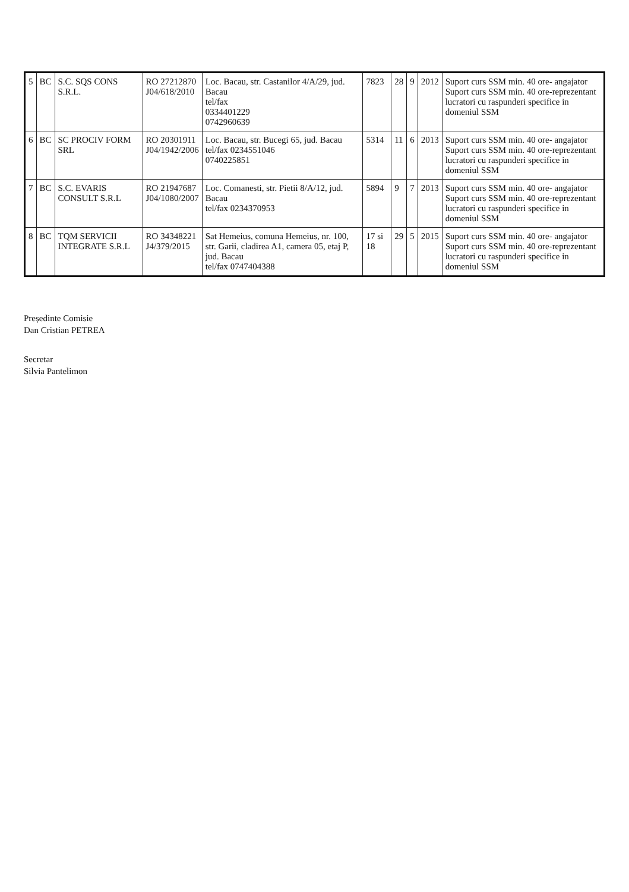| 5 | BC | S.C. SQS CONS S.R.L. | RO 27212870 J04/618/2010 | Loc. Bacau, str. Castanilor 4/A/29, jud. Bacau tel/fax 0334401229 0742960639 | 7823 | 28 | 9 | 2012 | Suport curs SSM min. 40 ore- angajator Suport curs SSM min. 40 ore-reprezentant lucratori cu raspunderi specifice in domeniul SSM |
| 6 | BC | SC PROCIV FORM SRL | RO 20301911 J04/1942/2006 | Loc. Bacau, str. Bucegi 65, jud. Bacau tel/fax 0234551046 0740225851 | 5314 | 11 | 6 | 2013 | Suport curs SSM min. 40 ore- angajator Suport curs SSM min. 40 ore-reprezentant lucratori cu raspunderi specifice in domeniul SSM |
| 7 | BC | S.C. EVARIS CONSULT S.R.L | RO 21947687 J04/1080/2007 | Loc. Comanesti, str. Pietii 8/A/12, jud. Bacau tel/fax 0234370953 | 5894 | 9 | 7 | 2013 | Suport curs SSM min. 40 ore- angajator Suport curs SSM min. 40 ore-reprezentant lucratori cu raspunderi specifice in domeniul SSM |
| 8 | BC | TQM SERVICII INTEGRATE S.R.L | RO 34348221 J4/379/2015 | Sat Hemeius, comuna Hemeius, nr. 100, str. Garii, cladirea A1, camera 05, etaj P, jud. Bacau tel/fax 0747404388 | 17 si 18 | 29 | 5 | 2015 | Suport curs SSM min. 40 ore- angajator Suport curs SSM min. 40 ore-reprezentant lucratori cu raspunderi specifice in domeniul SSM |
Președinte Comisie
Dan Cristian PETREA
Secretar
Silvia Pantelimon